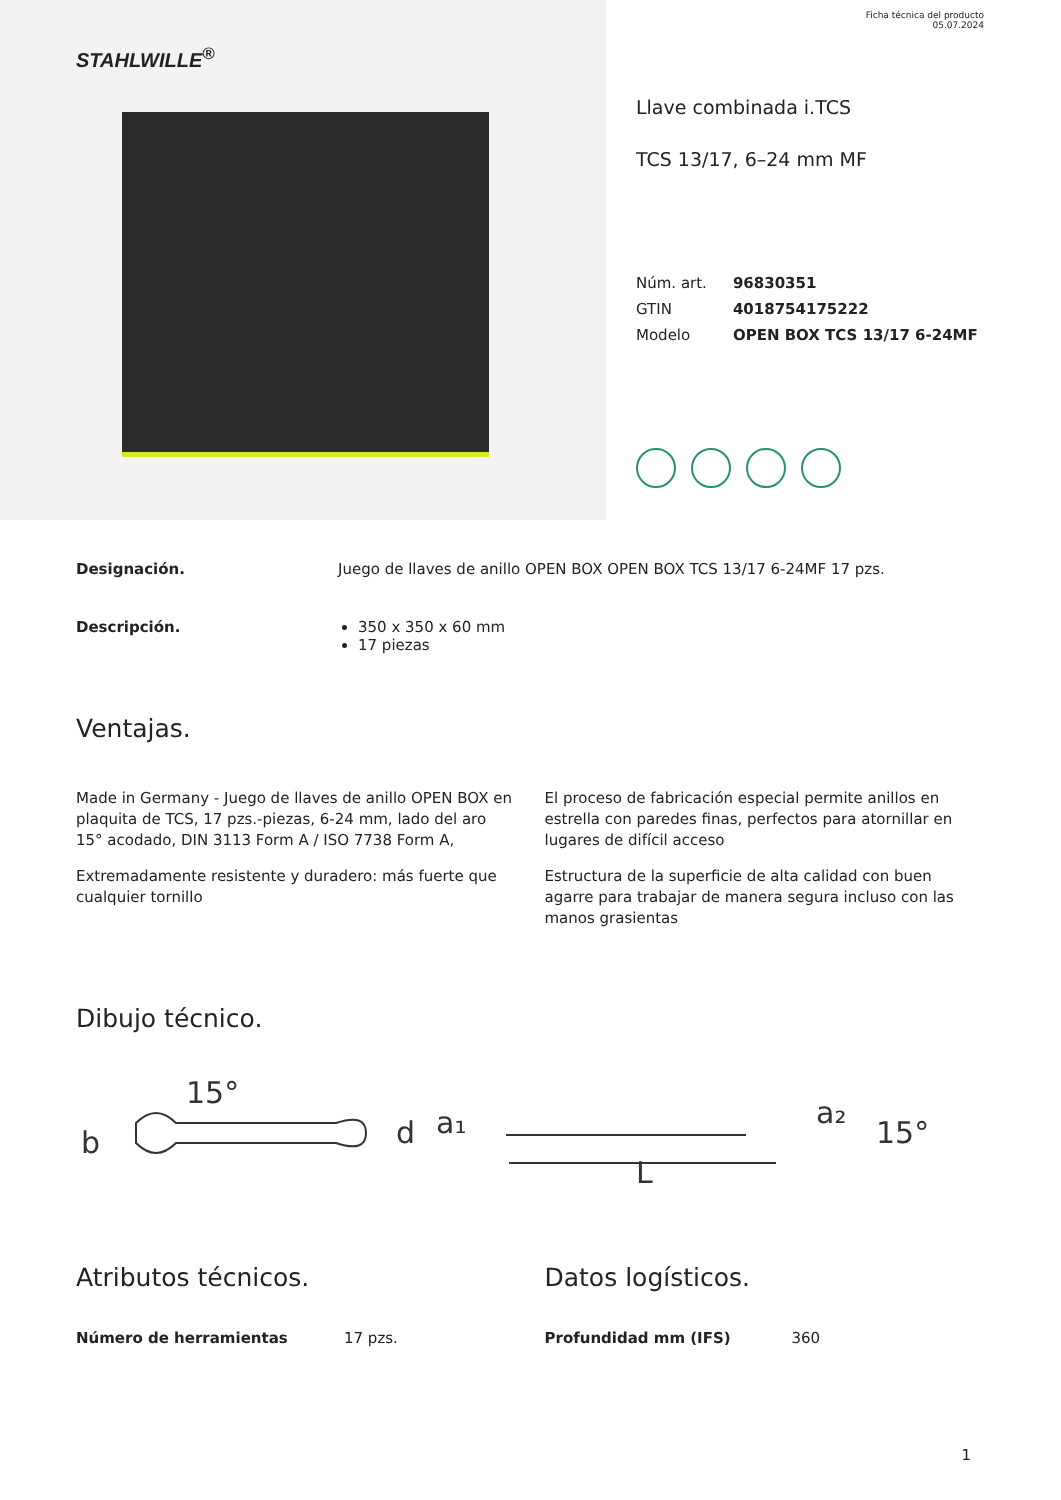STAHLWILLE<sup>®</sup>
Ficha técnica del producto
05.07.2024
Llave combinada i.TCS
TCS 13/17, 6–24 mm MF
| Núm. art. | 96830351 |
| GTIN | 4018754175222 |
| Modelo | OPEN BOX TCS 13/17 6-24MF |
Designación. Juego de llaves de anillo OPEN BOX OPEN BOX TCS 13/17 6-24MF 17 pzs.
Descripción. 350 x 350 x 60 mm
17 piezas
Ventajas.
Made in Germany - Juego de llaves de anillo OPEN BOX en plaquita de TCS, 17 pzs.-piezas, 6-24 mm, lado del aro 15° acodado, DIN 3113 Form A / ISO 7738 Form A,
Extremadamente resistente y duradero: más fuerte que cualquier tornillo
El proceso de fabricación especial permite anillos en estrella con paredes finas, perfectos para atornillar en lugares de difícil acceso
Estructura de la superficie de alta calidad con buen agarre para trabajar de manera segura incluso con las manos grasientas
Dibujo técnico.
b
15°
d
a₁
L
a₂
15°
Atributos técnicos.
Número de herramientas 17 pzs.
Datos logísticos.
Profundidad mm (IFS) 360
1